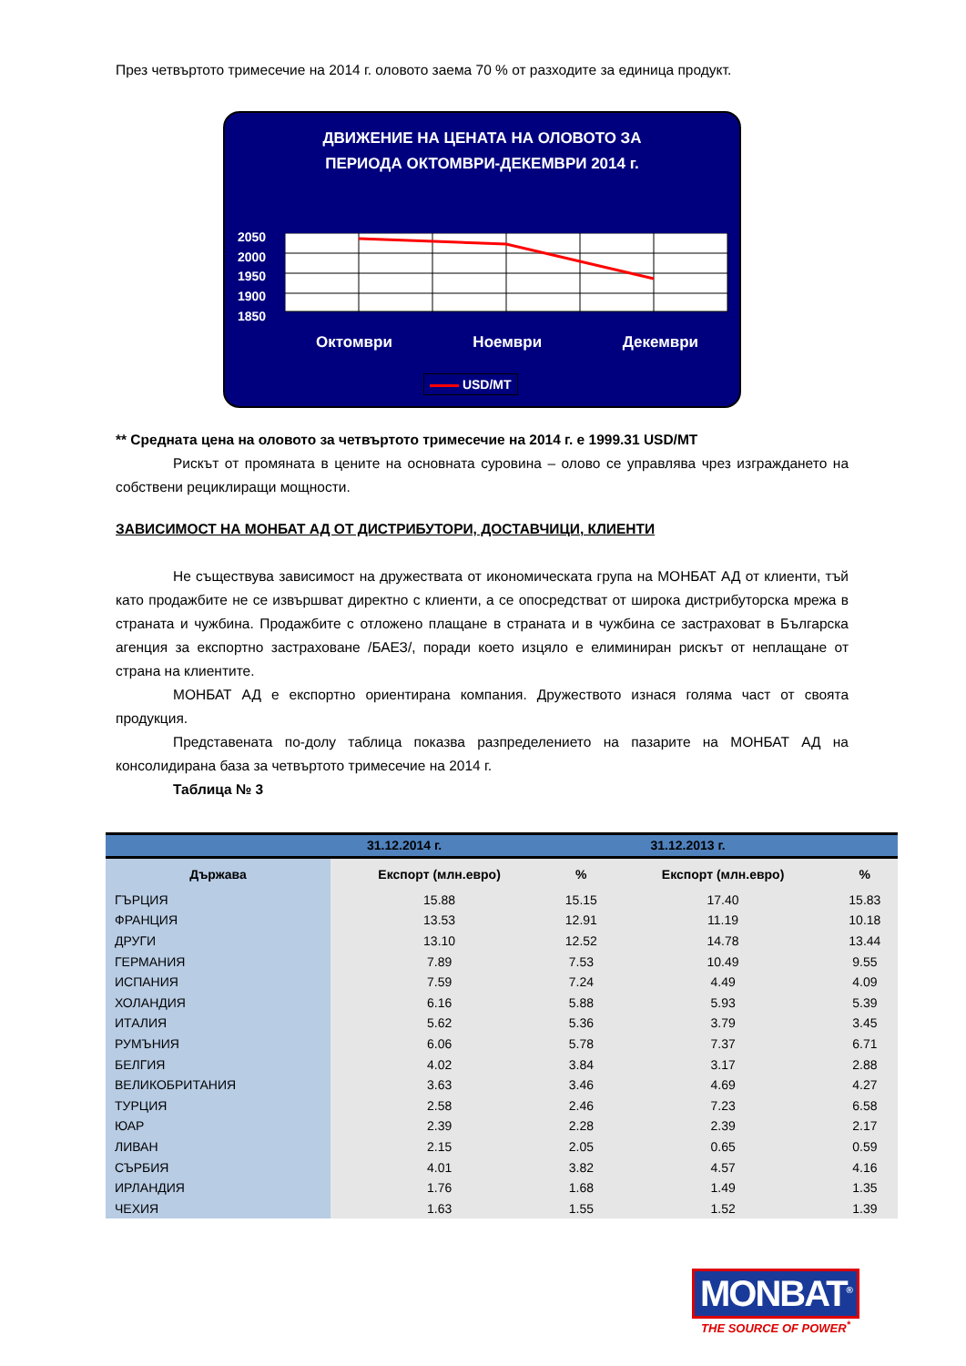През четвъртото тримесечие на 2014 г. оловото заема 70 % от разходите за единица продукт.
ДВИЖЕНИЕ НА ЦЕНАТА НА ОЛОВОТО ЗА
ПЕРИОДА ОКТОМВРИ-ДЕКЕМВРИ 2014 г.
2050
2000
1950
1900
1850
Октомври Ноември Декември
USD/MT
** Средната цена на оловото за четвъртото тримесечие на 2014 г. е 1999.31 USD/MT
Рискът от промяната в цените на основната суровина – олово се управлява чрез изграждането на собствени рециклиращи мощности.
ЗАВИСИМОСТ НА МОНБАТ АД ОТ ДИСТРИБУТОРИ, ДОСТАВЧИЦИ, КЛИЕНТИ
Не съществува зависимост на дружествата от икономическата група на МОНБАТ АД от клиенти, тъй като продажбите не се извършват директно с клиенти, а се опосредстват от широка дистрибуторска мрежа в страната и чужбина. Продажбите с отложено плащане в страната и в чужбина се застраховат в Българска агенция за експортно застраховане /БАЕЗ/, поради което изцяло е елиминиран рискът от неплащане от страна на клиентите.
МОНБАТ АД е експортно ориентирана компания. Дружеството изнася голяма част от своята продукция.
Представената по-долу таблица показва разпределението на пазарите на МОНБАТ АД на консолидирана база за четвъртото тримесечие на 2014 г.
Таблица № 3
| | 31.12.2014 г. | | 31.12.2013 г. | |
| --- | --- | --- | --- | --- |
| Държава | Експорт (млн.евро) | % | Експорт (млн.евро) | % |
| ГЪРЦИЯ | 15.88 | 15.15 | 17.40 | 15.83 |
| ФРАНЦИЯ | 13.53 | 12.91 | 11.19 | 10.18 |
| ДРУГИ | 13.10 | 12.52 | 14.78 | 13.44 |
| ГЕРМАНИЯ | 7.89 | 7.53 | 10.49 | 9.55 |
| ИСПАНИЯ | 7.59 | 7.24 | 4.49 | 4.09 |
| ХОЛАНДИЯ | 6.16 | 5.88 | 5.93 | 5.39 |
| ИТАЛИЯ | 5.62 | 5.36 | 3.79 | 3.45 |
| РУМЪНИЯ | 6.06 | 5.78 | 7.37 | 6.71 |
| БЕЛГИЯ | 4.02 | 3.84 | 3.17 | 2.88 |
| ВЕЛИКОБРИТАНИЯ | 3.63 | 3.46 | 4.69 | 4.27 |
| ТУРЦИЯ | 2.58 | 2.46 | 7.23 | 6.58 |
| ЮАР | 2.39 | 2.28 | 2.39 | 2.17 |
| ЛИВАН | 2.15 | 2.05 | 0.65 | 0.59 |
| СЪРБИЯ | 4.01 | 3.82 | 4.57 | 4.16 |
| ИРЛАНДИЯ | 1.76 | 1.68 | 1.49 | 1.35 |
| ЧЕХИЯ | 1.63 | 1.55 | 1.52 | 1.39 |
MONBAT<sup>®</sup>
THE SOURCE OF POWER<sup>*</sup>